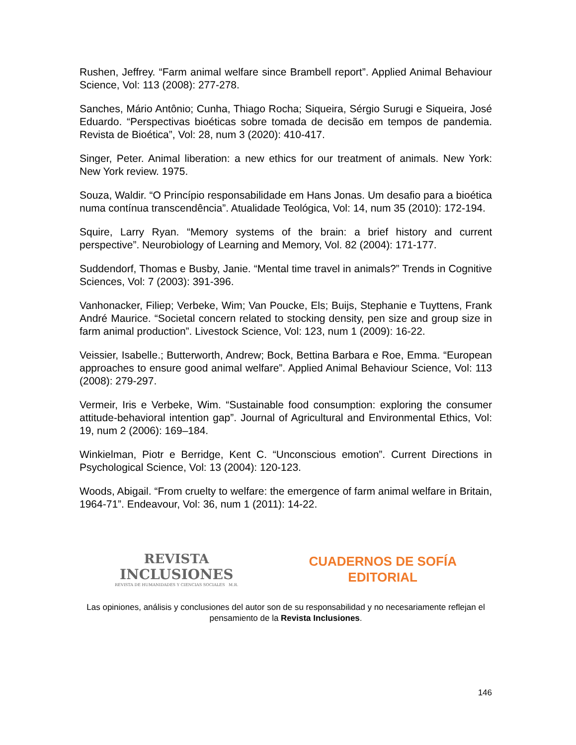Rushen, Jeffrey. “Farm animal welfare since Brambell report”. Applied Animal Behaviour Science, Vol: 113 (2008): 277-278.
Sanches, Mário Antônio; Cunha, Thiago Rocha; Siqueira, Sérgio Surugi e Siqueira, José Eduardo. “Perspectivas bioéticas sobre tomada de decisão em tempos de pandemia. Revista de Bioética”, Vol: 28, num 3 (2020): 410-417.
Singer, Peter. Animal liberation: a new ethics for our treatment of animals. New York: New York review. 1975.
Souza, Waldir. “O Princípio responsabilidade em Hans Jonas. Um desafio para a bioética numa contínua transcendência”. Atualidade Teológica, Vol: 14, num 35 (2010): 172-194.
Squire, Larry Ryan. “Memory systems of the brain: a brief history and current perspective”. Neurobiology of Learning and Memory, Vol. 82 (2004): 171-177.
Suddendorf, Thomas e Busby, Janie. “Mental time travel in animals?” Trends in Cognitive Sciences, Vol: 7 (2003): 391-396.
Vanhonacker, Filiep; Verbeke, Wim; Van Poucke, Els; Buijs, Stephanie e Tuyttens, Frank André Maurice. “Societal concern related to stocking density, pen size and group size in farm animal production”. Livestock Science, Vol: 123, num 1 (2009): 16-22.
Veissier, Isabelle.; Butterworth, Andrew; Bock, Bettina Barbara e Roe, Emma. “European approaches to ensure good animal welfare”. Applied Animal Behaviour Science, Vol: 113 (2008): 279-297.
Vermeir, Iris e Verbeke, Wim. “Sustainable food consumption: exploring the consumer attitude-behavioral intention gap”. Journal of Agricultural and Environmental Ethics, Vol: 19, num 2 (2006): 169–184.
Winkielman, Piotr e Berridge, Kent C. “Unconscious emotion”. Current Directions in Psychological Science, Vol: 13 (2004): 120-123.
Woods, Abigail. “From cruelty to welfare: the emergence of farm animal welfare in Britain, 1964-71”. Endeavour, Vol: 36, num 1 (2011): 14-22.
REVISTA
INCLUSIONES
REVISTA DE HUMANIDADES Y CIENCIAS SOCIALES M.R.
CUADERNOS DE SOFÍA
EDITORIAL
Las opiniones, análisis y conclusiones del autor son de su responsabilidad y no necesariamente reflejan el pensamiento de la Revista Inclusiones.
146